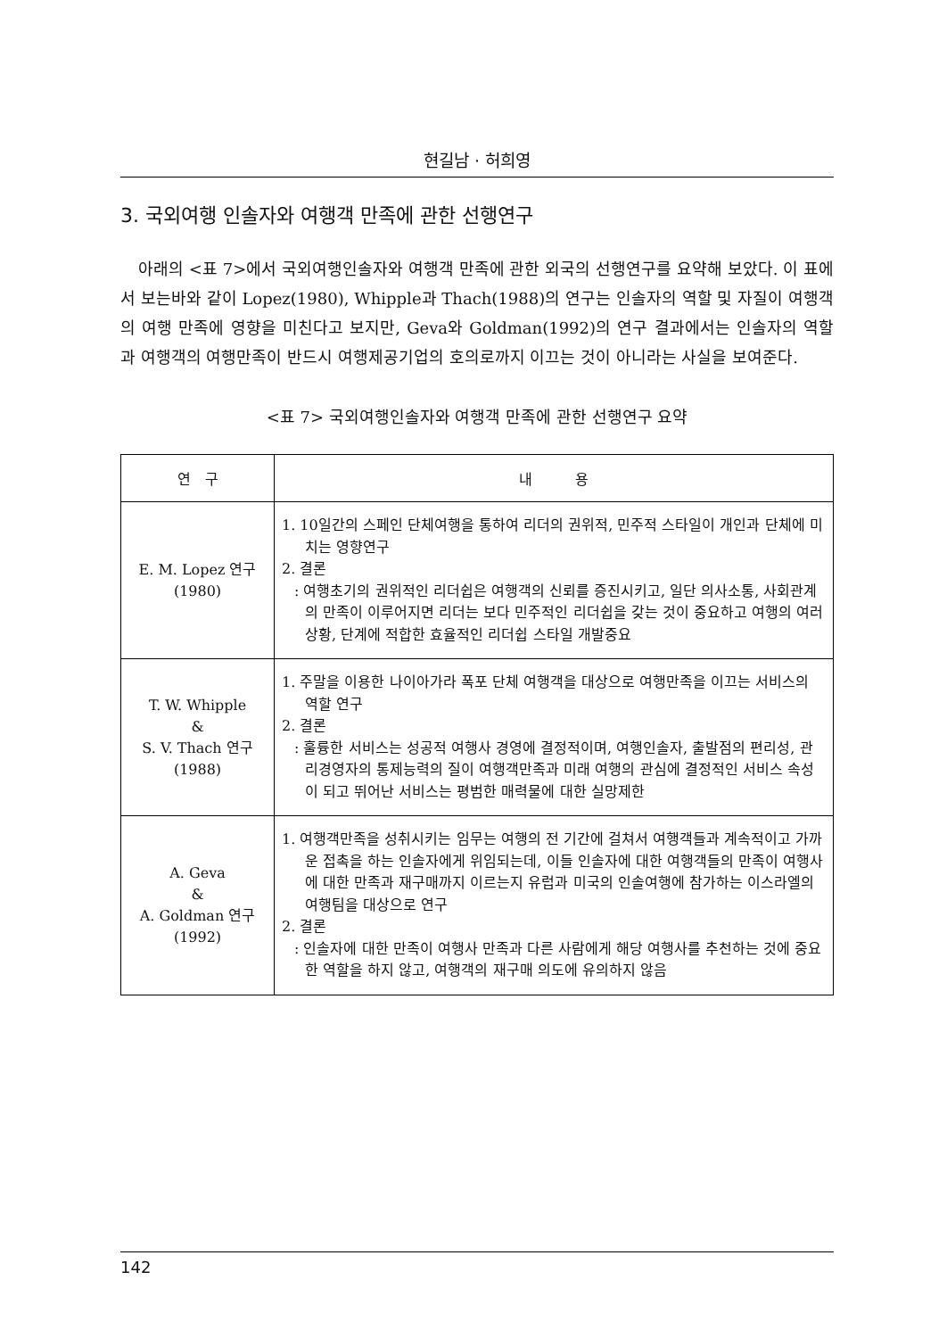현길남 · 허희영
3. 국외여행 인솔자와 여행객 만족에 관한 선행연구
아래의 <표 7>에서 국외여행인솔자와 여행객 만족에 관한 외국의 선행연구를 요약해 보았다. 이 표에서 보는바와 같이 Lopez(1980), Whipple과 Thach(1988)의 연구는 인솔자의 역할 및 자질이 여행객의 여행 만족에 영향을 미친다고 보지만, Geva와 Goldman(1992)의 연구 결과에서는 인솔자의 역할과 여행객의 여행만족이 반드시 여행제공기업의 호의로까지 이끄는 것이 아니라는 사실을 보여준다.
<표 7> 국외여행인솔자와 여행객 만족에 관한 선행연구 요약
| 연 구 | 내 용 |
| --- | --- |
| E. M. Lopez 연구 (1980) | 1. 10일간의 스페인 단체여행을 통하여 리더의 권위적, 민주적 스타일이 개인과 단체에 미치는 영향연구 2. 결론 : 여행초기의 권위적인 리더쉽은 여행객의 신뢰를 증진시키고, 일단 의사소통, 사회관계의 만족이 이루어지면 리더는 보다 민주적인 리더쉽을 갖는 것이 중요하고 여행의 여러 상황, 단계에 적합한 효율적인 리더쉽 스타일 개발중요 |
| T. W. Whipple & S. V. Thach 연구 (1988) | 1. 주말을 이용한 나이아가라 폭포 단체 여행객을 대상으로 여행만족을 이끄는 서비스의 역할 연구 2. 결론 : 훌륭한 서비스는 성공적 여행사 경영에 결정적이며, 여행인솔자, 출발점의 편리성, 관리경영자의 통제능력의 질이 여행객만족과 미래 여행의 관심에 결정적인 서비스 속성이 되고 뛰어난 서비스는 평범한 매력물에 대한 실망제한 |
| A. Geva & A. Goldman 연구 (1992) | 1. 여행객만족을 성취시키는 임무는 여행의 전 기간에 걸쳐서 여행객들과 계속적이고 가까운 접촉을 하는 인솔자에게 위임되는데, 이들 인솔자에 대한 여행객들의 만족이 여행사에 대한 만족과 재구매까지 이르는지 유럽과 미국의 인솔여행에 참가하는 이스라엘의 여행팀을 대상으로 연구 2. 결론 : 인솔자에 대한 만족이 여행사 만족과 다른 사람에게 해당 여행사를 추천하는 것에 중요한 역할을 하지 않고, 여행객의 재구매 의도에 유의하지 않음 |
142